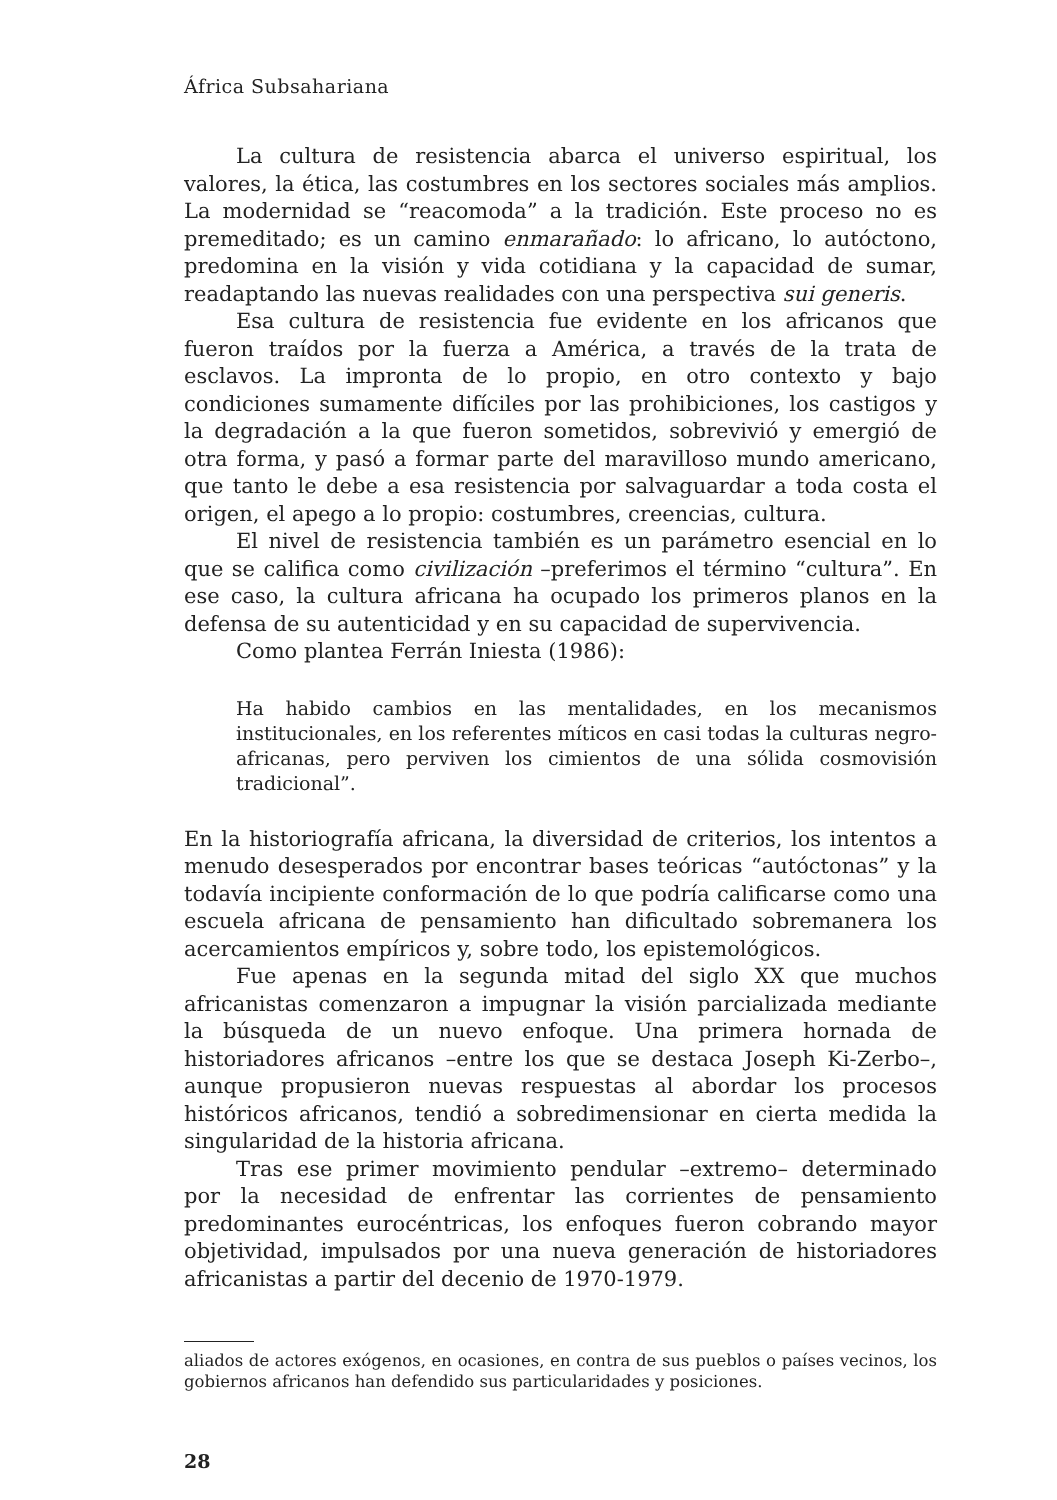África Subsahariana
La cultura de resistencia abarca el universo espiritual, los valores, la ética, las costumbres en los sectores sociales más amplios. La modernidad se “reacomoda” a la tradición. Este proceso no es premeditado; es un camino enmarañado: lo africano, lo autóctono, predomina en la visión y vida cotidiana y la capacidad de sumar, readaptando las nuevas realidades con una perspectiva sui generis.
Esa cultura de resistencia fue evidente en los africanos que fueron traídos por la fuerza a América, a través de la trata de esclavos. La impronta de lo propio, en otro contexto y bajo condiciones sumamente difíciles por las prohibiciones, los castigos y la degradación a la que fueron sometidos, sobrevivió y emergió de otra forma, y pasó a formar parte del maravilloso mundo americano, que tanto le debe a esa resistencia por salvaguardar a toda costa el origen, el apego a lo propio: costumbres, creencias, cultura.
El nivel de resistencia también es un parámetro esencial en lo que se califica como civilización –preferimos el término “cultura”. En ese caso, la cultura africana ha ocupado los primeros planos en la defensa de su autenticidad y en su capacidad de supervivencia.
Como plantea Ferrán Iniesta (1986):
Ha habido cambios en las mentalidades, en los mecanismos institucionales, en los referentes míticos en casi todas la culturas negro-africanas, pero perviven los cimientos de una sólida cosmovisión tradicional”.
En la historiografía africana, la diversidad de criterios, los intentos a menudo desesperados por encontrar bases teóricas “autóctonas” y la todavía incipiente conformación de lo que podría calificarse como una escuela africana de pensamiento han dificultado sobremanera los acercamientos empíricos y, sobre todo, los epistemológicos.
Fue apenas en la segunda mitad del siglo XX que muchos africanistas comenzaron a impugnar la visión parcializada mediante la búsqueda de un nuevo enfoque. Una primera hornada de historiadores africanos –entre los que se destaca Joseph Ki-Zerbo–, aunque propusieron nuevas respuestas al abordar los procesos históricos africanos, tendió a sobredimensionar en cierta medida la singularidad de la historia africana.
Tras ese primer movimiento pendular –extremo– determinado por la necesidad de enfrentar las corrientes de pensamiento predominantes eurocéntricas, los enfoques fueron cobrando mayor objetividad, impulsados por una nueva generación de historiadores africanistas a partir del decenio de 1970-1979.
aliados de actores exógenos, en ocasiones, en contra de sus pueblos o países vecinos, los gobiernos africanos han defendido sus particularidades y posiciones.
28